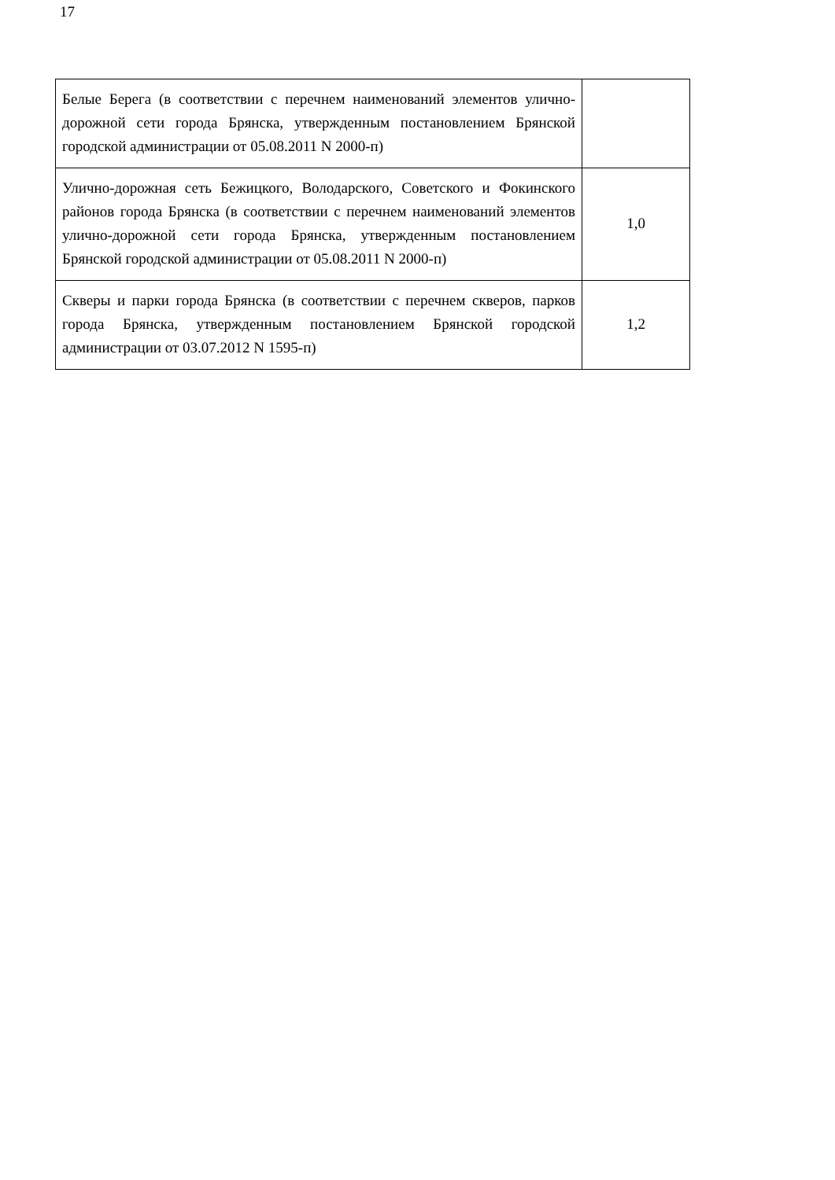17
| Белые Берега (в соответствии с перечнем наименований элементов улично-дорожной сети города Брянска, утвержденным постановлением Брянской городской администрации от 05.08.2011 N 2000-п) | |
| Улично-дорожная сеть Бежицкого, Володарского, Советского и Фокинского районов города Брянска (в соответствии с перечнем наименований элементов улично-дорожной сети города Брянска, утвержденным постановлением Брянской городской администрации от 05.08.2011 N 2000-п) | 1,0 |
| Скверы и парки города Брянска (в соответствии с перечнем скверов, парков города Брянска, утвержденным постановлением Брянской городской администрации от 03.07.2012 N 1595-п) | 1,2 |